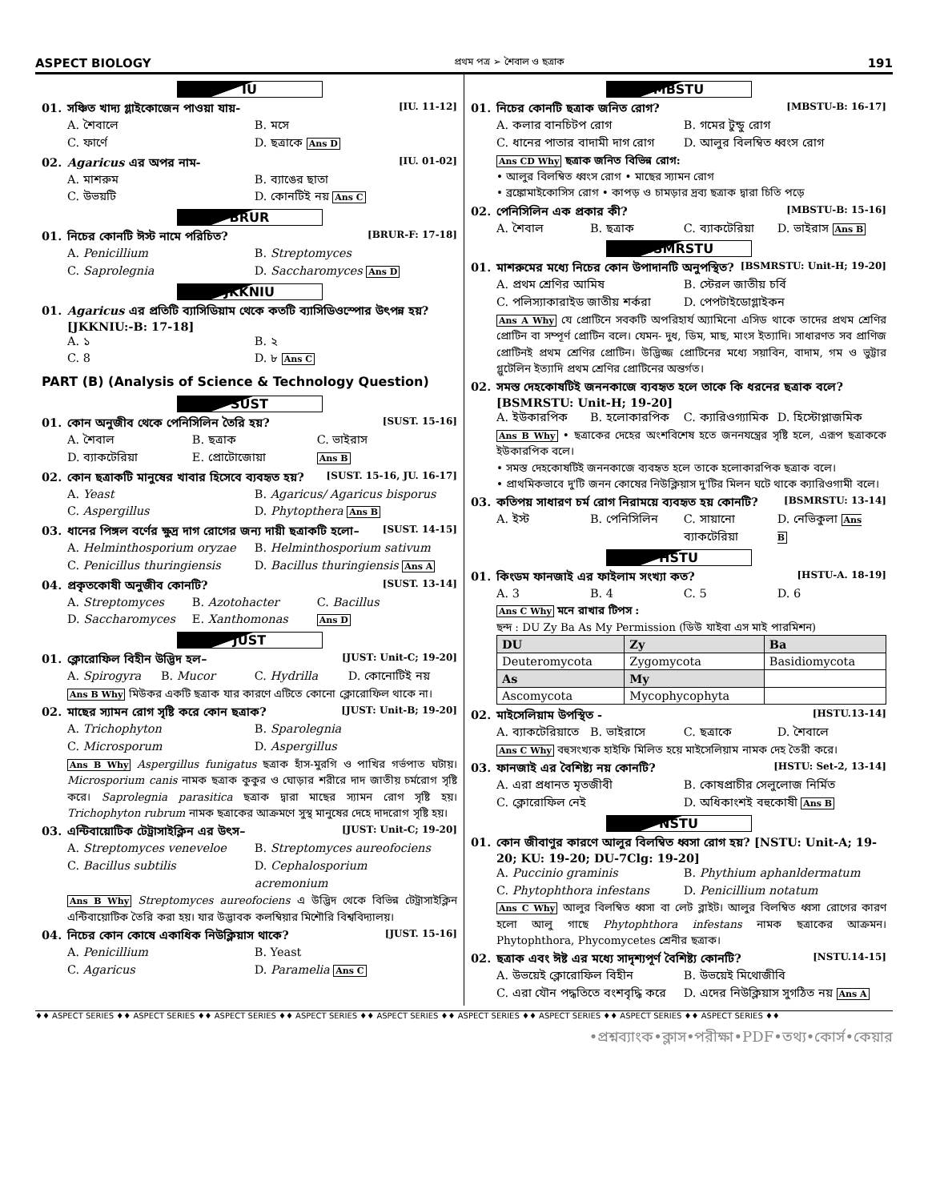ASPECT BIOLOGY প্রথম পত্র ➢ শৈবাল ও ছত্রাক 191
IU
01. সঞ্চিত খাদ্য গ্লাইকোজেন পাওয়া যায়- [IU. 11-12]
A. শৈবালে B. মসে C. ফার্ণে D. ছত্রাকে Ans D
02. Agaricus এর অপর নাম- [IU. 01-02]
A. মাশরুম B. ব্যাঙের ছাতা C. উভয়টি D. কোনটিই নয় Ans C
BRUR
01. নিচের কোনটি ঈস্ট নামে পরিচিত? [BRUR-F: 17-18]
A. Penicillium B. Streptomyces C. Saprolegnia D. Saccharomyces Ans D
JKKNIU
01. Agaricus এর প্রতিটি ব্যাসিডিয়াম থেকে কতটি ব্যাসিডিওস্পোর উৎপন্ন হয়? [JKKNIU:-B: 17-18]
A. ১ B. ২ C. 8 D. ৮ Ans C
PART (B) (Analysis of Science & Technology Question)
SUST
01. কোন অনুজীব থেকে পেনিসিলিন তৈরি হয়? [SUST. 15-16]
A. শৈবাল B. ছত্রাক C. ভাইরাস D. ব্যাকটেরিয়া E. প্রোটোজোয়া Ans B
02. কোন ছত্রাকটি মানুষের খাবার হিসেবে ব্যবহৃত হয়? [SUST. 15-16, JU. 16-17]
A. Yeast B. Agaricus/ Agaricus bisporus C. Aspergillus D. Phytopthera Ans B
03. ধানের পিঙ্গল বর্ণের ক্ষুদ্র দাগ রোগের জন্য দায়ী ছত্রাকটি হলো– [SUST. 14-15]
A. Helminthosporium oryzae B. Helminthosporium sativum C. Penicillus thuringiensis D. Bacillus thuringiensis Ans A
04. প্রকৃতকোষী অনুজীব কোনটি? [SUST. 13-14]
A. Streptomyces B. Azotohacter C. Bacillus D. Saccharomyces E. Xanthomonas Ans D
JUST
01. ক্লোরোফিল বিহীন উদ্ভিদ হল– [JUST: Unit-C; 19-20]
A. Spirogyra B. Mucor C. Hydrilla D. কোনোটিই নয়
Ans B Why মিউকর একটি ছত্রাক যার কারণে এটিতে কোনো ক্লোরোফিল থাকে না।
02. মাছের স্যামন রোগ সৃষ্টি করে কোন ছত্রাক? [JUST: Unit-B; 19-20]
A. Trichophyton B. Sparolegnia C. Microsporum D. Aspergillus
Ans B Why Aspergillus funigatus ছত্রাক হাঁস-মুরগি ও পাখির গর্ভপাত ঘটায়। Microsporium canis নামক ছত্রাক কুকুর ও ঘোড়ার শরীরে দাদ জাতীয় চর্মরোগ সৃষ্টি করে। Saprolegnia parasitica ছত্রাক দ্বারা মাছের স্যামন রোগ সৃষ্টি হয়। Trichophyton rubrum নামক ছত্রাকের আক্রমণে সুস্থ মানুষের দেহে দাদরোগ সৃষ্টি হয়।
03. এন্টিবায়োটিক টেট্রাসাইক্লিন এর উৎস– [JUST: Unit-C; 19-20]
A. Streptomyces veneveloe B. Streptomyces aureofociens C. Bacillus subtilis D. Cephalosporium acremonium
Ans B Why Streptomyces aureofociens এ উদ্ভিদ থেকে বিভিন্ন টেট্রাসাইক্লিন এন্টিবায়োটিক তৈরি করা হয়। যার উদ্ভাবক কলম্বিয়ার মিশৌরি বিশ্ববিদ্যালয়।
04. নিচের কোন কোষে একাধিক নিউক্লিয়াস থাকে? [JUST. 15-16]
A. Penicillium B. Yeast C. Agaricus D. Paramelia Ans C
MBSTU
01. নিচের কোনটি ছত্রাক জনিত রোগ? [MBSTU-B: 16-17]
A. কলার বানচিটপ রোগ B. গমের টুন্ডু রোগ C. ধানের পাতার বাদামী দাগ রোগ D. আলুর বিলম্বিত ধ্বংস রোগ
Ans CD Why ছত্রাক জনিত বিভিন্ন রোগ:
• আলুর বিলম্বিত ধ্বংস রোগ • মাছের স্যামন রোগ
• ব্রঙ্কোমাইকোসিস রোগ • কাপড় ও চামড়ার দ্রব্য ছত্রাক দ্বারা চিতি পড়ে
02. পেনিসিলিন এক প্রকার কী? [MBSTU-B: 15-16]
A. শৈবাল B. ছত্রাক C. ব্যাকটেরিয়া D. ভাইরাস Ans B
BSMRSTU
01. মাশরুমের মধ্যে নিচের কোন উপাদানটি অনুপস্থিত? [BSMRSTU: Unit-H; 19-20]
A. প্রথম শ্রেণির আমিষ B. স্টেরল জাতীয় চর্বি C. পলিস্যাকারাইড জাতীয় শর্করা D. পেপটাইডোগ্লাইকন
Ans A Why যে প্রোটিনে সবকটি অপরিহার্য অ্যামিনো এসিড থাকে তাদের প্রথম শ্রেণির প্রোটিন বা সম্পূর্ণ প্রোটিন বলে। যেমন- দুধ, ডিম, মাছ, মাংস ইত্যাদি। সাধারণত সব প্রাণিজ প্রোটিনই প্রথম শ্রেণির প্রোটিন। উদ্ভিজ্জ প্রোটিনের মধ্যে সয়াবিন, বাদাম, গম ও ভুট্টার গ্লুটেলিন ইত্যাদি প্রথম শ্রেণির প্রোটিনের অন্তর্গত।
02. সমস্ত দেহকোষটিই জননকাজে ব্যবহৃত হলে তাকে কি ধরনের ছত্রাক বলে? [BSMRSTU: Unit-H; 19-20]
A. ইউকারপিক B. হলোকারপিক C. ক্যারিওগ্যামিক D. হিস্টোপ্লাজমিক
Ans B Why • ছত্রাকের দেহের অংশবিশেষ হতে জননযন্ত্রের সৃষ্টি হলে, এরূপ ছত্রাককে ইউকারপিক বলে।
• সমস্ত দেহকোষটিই জননকাজে ব্যবহৃত হলে তাকে হলোকারপিক ছত্রাক বলে।
• প্রাথমিকভাবে দু'টি জনন কোষের নিউক্লিয়াস দু'টির মিলন ঘটে থাকে ক্যারিওগামী বলে।
03. কতিপয় সাধারণ চর্ম রোগ নিরাময়ে ব্যবহৃত হয় কোনটি? [BSMRSTU: 13-14]
A. ইস্ট B. পেনিসিলিন C. সায়ানো ব্যাকটেরিয়া D. নেভিকুলা Ans B
HSTU
01. কিংডম ফানজাই এর ফাইলাম সংখ্যা কত? [HSTU-A. 18-19]
A. 3 B. 4 C. 5 D. 6
Ans C Why মনে রাখার টিপস :
ছন্দ : DU Zy Ba As My Permission (ডিউ যাইবা এস মাই পারমিশন)
| DU | Zy | Ba |
| --- | --- | --- |
| Deuteromycota | Zygomycota | Basidiomycota |
| As | My | |
| Ascomycota | Mycophycophyta | |
02. মাইসেলিয়াম উপস্থিত - [HSTU.13-14]
A. ব্যাকটেরিয়াতে B. ভাইরাসে C. ছত্রাকে D. শৈবালে
Ans C Why বহুসংখ্যক হাইফি মিলিত হয়ে মাইসেলিয়াম নামক দেহ তৈরী করে।
03. ফানজাই এর বৈশিষ্ট্য নয় কোনটি? [HSTU: Set-2, 13-14]
A. এরা প্রধানত মৃতজীবী B. কোষপ্রাচীর সেলুলোজ নির্মিত C. ক্লোরোফিল নেই D. অধিকাংশই বহুকোষী Ans B
NSTU
01. কোন জীবাণুর কারণে আলুর বিলম্বিত ধ্বসা রোগ হয়? [NSTU: Unit-A; 19-20; KU: 19-20; DU-7Clg: 19-20]
A. Puccinio graminis B. Phythium aphanldermatum C. Phytophthora infestans D. Penicillium notatum
Ans C Why আলুর বিলম্বিত ধ্বসা বা লেট ব্লাইট। আলুর বিলম্বিত ধ্বসা রোগের কারণ হলো আলু গাছে Phytophthora infestans নামক ছত্রাকের আক্রমন। Phytophthora, Phycomycetes শ্রেনীর ছত্রাক।
02. ছত্রাক এবং ঈষ্ট এর মধ্যে সাদৃশ্যপূর্ণ বৈশিষ্ট্য কোনটি? [NSTU.14-15]
A. উভয়েই ক্লোরোফিল বিহীন B. উভয়েই মিথোজীবি C. এরা যৌন পদ্ধতিতে বংশবৃদ্ধি করে D. এদের নিউক্লিয়াস সুগঠিত নয় Ans A
♦♦ ASPECT SERIES ♦♦ ASPECT SERIES ♦♦ ASPECT SERIES ♦♦ ASPECT SERIES ♦♦ ASPECT SERIES ♦♦ ASPECT SERIES ♦♦ ASPECT SERIES ♦♦ ASPECT SERIES ♦♦ ASPECT SERIES ♦♦
•প্রশ্নব্যাংক•ক্লাস•পরীক্ষা•PDF•তথ্য•কোর্স•কেয়ার